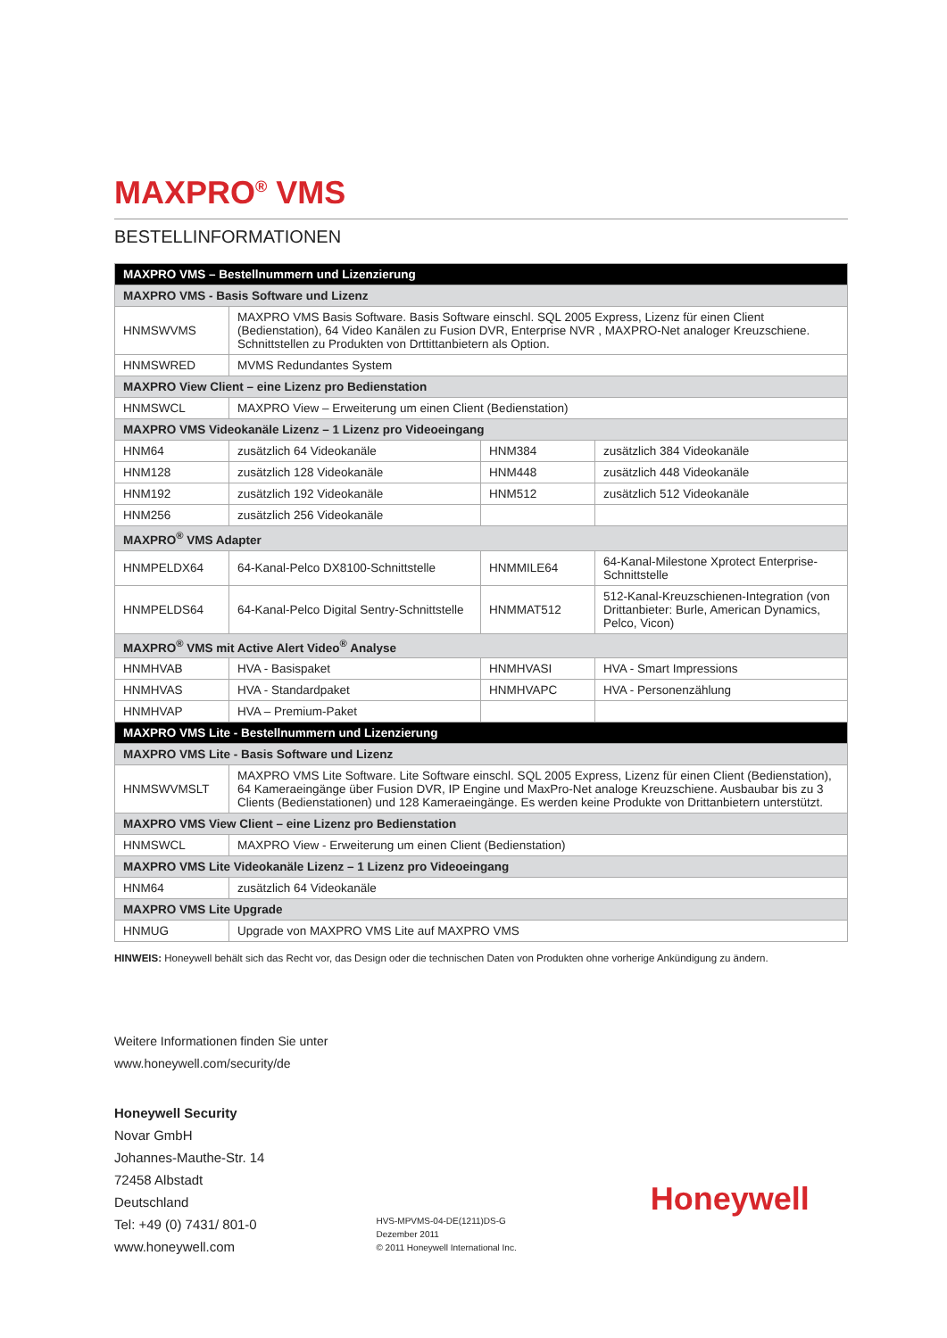MAXPRO<sup>®</sup> VMS
BESTELLINFORMATIONEN
| MAXPRO VMS – Bestellnummern und Lizenzierung | | | |
| --- | --- | --- | --- |
| MAXPRO VMS - Basis Software und Lizenz | | | |
| HNMSWVMS | MAXPRO VMS Basis Software. Basis Software einschl. SQL 2005 Express, Lizenz für einen Client (Bedienstation), 64 Video Kanälen zu Fusion DVR, Enterprise NVR , MAXPRO-Net analoger Kreuzschiene. Schnittstellen zu Produkten von Drttittanbietern als Option. | | |
| HNMSWRED | MVMS Redundantes System | | |
| MAXPRO View Client – eine Lizenz pro Bedienstation | | | |
| HNMSWCL | MAXPRO View – Erweiterung um einen Client (Bedienstation) | | |
| MAXPRO VMS Videokanäle Lizenz – 1 Lizenz pro Videoeingang | | | |
| HNM64 | zusätzlich 64 Videokanäle | HNM384 | zusätzlich 384 Videokanäle |
| HNM128 | zusätzlich 128 Videokanäle | HNM448 | zusätzlich 448 Videokanäle |
| HNM192 | zusätzlich 192 Videokanäle | HNM512 | zusätzlich 512 Videokanäle |
| HNM256 | zusätzlich 256 Videokanäle | | |
| MAXPRO<sup>®</sup> VMS Adapter | | | |
| HNMPELDX64 | 64-Kanal-Pelco DX8100-Schnittstelle | HNMMILE64 | 64-Kanal-Milestone Xprotect Enterprise-Schnittstelle |
| HNMPELDS64 | 64-Kanal-Pelco Digital Sentry-Schnittstelle | HNMMAT512 | 512-Kanal-Kreuzschienen-Integration (von Drittanbieter: Burle, American Dynamics, Pelco, Vicon) |
| MAXPRO<sup>®</sup> VMS mit Active Alert Video<sup>®</sup> Analyse | | | |
| HNMHVAB | HVA - Basispaket | HNMHVASI | HVA - Smart Impressions |
| HNMHVAS | HVA - Standardpaket | HNMHVAPC | HVA - Personenzählung |
| HNMHVAP | HVA – Premium-Paket | | |
| MAXPRO VMS Lite - Bestellnummern und Lizenzierung | | | |
| MAXPRO VMS Lite - Basis Software und Lizenz | | | |
| HNMSWVMSLT | MAXPRO VMS Lite Software. Lite Software einschl. SQL 2005 Express, Lizenz für einen Client (Bedienstation), 64 Kameraeingänge über Fusion DVR, IP Engine und MaxPro-Net analoge Kreuzschiene. Ausbaubar bis zu 3 Clients (Bedienstationen) und 128 Kameraeingänge. Es werden keine Produkte von Drittanbietern unterstützt. | | |
| MAXPRO VMS View Client – eine Lizenz pro Bedienstation | | | |
| HNMSWCL | MAXPRO View - Erweiterung um einen Client (Bedienstation) | | |
| MAXPRO VMS Lite Videokanäle Lizenz – 1 Lizenz pro Videoeingang | | | |
| HNM64 | zusätzlich 64 Videokanäle | | |
| MAXPRO VMS Lite Upgrade | | | |
| HNMUG | Upgrade von MAXPRO VMS Lite auf MAXPRO VMS | | |
HINWEIS: Honeywell behält sich das Recht vor, das Design oder die technischen Daten von Produkten ohne vorherige Ankündigung zu ändern.
Weitere Informationen finden Sie unter
www.honeywell.com/security/de
Honeywell Security
Novar GmbH
Johannes-Mauthe-Str. 14
72458 Albstadt
Deutschland
Tel: +49 (0) 7431/ 801-0
www.honeywell.com
HVS-MPVMS-04-DE(1211)DS-G
Dezember 2011
© 2011 Honeywell International Inc.
Honeywell